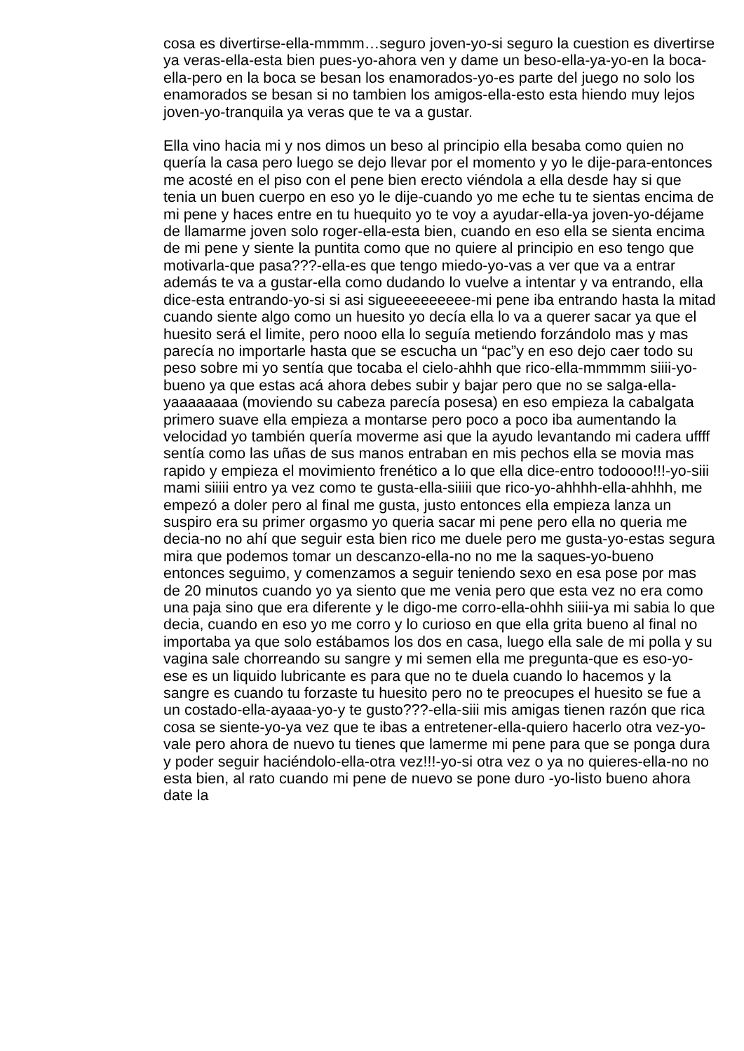cosa es divertirse-ella-mmmm…seguro joven-yo-si seguro la cuestion es divertirse ya veras-ella-esta bien pues-yo-ahora ven y dame un beso-ella-ya-yo-en la boca-ella-pero en la boca se besan los enamorados-yo-es parte del juego no solo los enamorados se besan si no tambien los amigos-ella-esto esta hiendo muy lejos joven-yo-tranquila ya veras que te va a gustar.
Ella vino hacia mi y nos dimos un beso al principio ella besaba como quien no quería la casa pero luego se dejo llevar por el momento y yo le dije-para-entonces me acosté en el piso con el pene bien erecto viéndola a ella desde hay si que tenia un buen cuerpo en eso yo le dije-cuando yo me eche tu te sientas encima de mi pene y haces entre en tu huequito yo te voy a ayudar-ella-ya joven-yo-déjame de llamarme joven solo roger-ella-esta bien, cuando en eso ella se sienta encima de mi pene y siente la puntita como que no quiere al principio en eso tengo que motivarla-que pasa???-ella-es que tengo miedo-yo-vas a ver que va a entrar además te va a gustar-ella como dudando lo vuelve a intentar y va entrando, ella dice-esta entrando-yo-si si asi sigueeeeeeeee-mi pene iba entrando hasta la mitad cuando siente algo como un huesito yo decía ella lo va a querer sacar ya que el huesito será el limite, pero nooo ella lo seguía metiendo forzándolo mas y mas parecía no importarle hasta que se escucha un “pac”y en eso dejo caer todo su peso sobre mi yo sentía que tocaba el cielo-ahhh que rico-ella-mmmmm siiii-yo-bueno ya que estas acá ahora debes subir y bajar pero que no se salga-ella-yaaaaaaaa (moviendo su cabeza parecía posesa) en eso empieza la cabalgata primero suave ella empieza a montarse pero poco a poco iba aumentando la velocidad yo también quería moverme asi que la ayudo levantando mi cadera uffff sentía como las uñas de sus manos entraban en mis pechos ella se movia mas rapido y empieza el movimiento frenético a lo que ella dice-entro todoooo!!!-yo-siii mami siiiii entro ya vez como te gusta-ella-siiiii que rico-yo-ahhhh-ella-ahhhh, me empezó a doler pero al final me gusta, justo entonces ella empieza lanza un suspiro era su primer orgasmo yo queria sacar mi pene pero ella no queria me decia-no no ahí que seguir esta bien rico me duele pero me gusta-yo-estas segura mira que podemos tomar un descanzo-ella-no no me la saques-yo-bueno entonces seguimo, y comenzamos a seguir teniendo sexo en esa pose por mas de 20 minutos cuando yo ya siento que me venia pero que esta vez no era como una paja sino que era diferente y le digo-me corro-ella-ohhh siiii-ya mi sabia lo que decia, cuando en eso yo me corro y lo curioso en que ella grita bueno al final no importaba ya que solo estábamos los dos en casa, luego ella sale de mi polla y su vagina sale chorreando su sangre y mi semen ella me pregunta-que es eso-yo-ese es un liquido lubricante es para que no te duela cuando lo hacemos y la sangre es cuando tu forzaste tu huesito pero no te preocupes el huesito se fue a un costado-ella-ayaaa-yo-y te gusto???-ella-siii mis amigas tienen razón que rica cosa se siente-yo-ya vez que te ibas a entretener-ella-quiero hacerlo otra vez-yo-vale pero ahora de nuevo tu tienes que lamerme mi pene para que se ponga dura y poder seguir haciéndolo-ella-otra vez!!!-yo-si otra vez o ya no quieres-ella-no no esta bien, al rato cuando mi pene de nuevo se pone duro -yo-listo bueno ahora date la